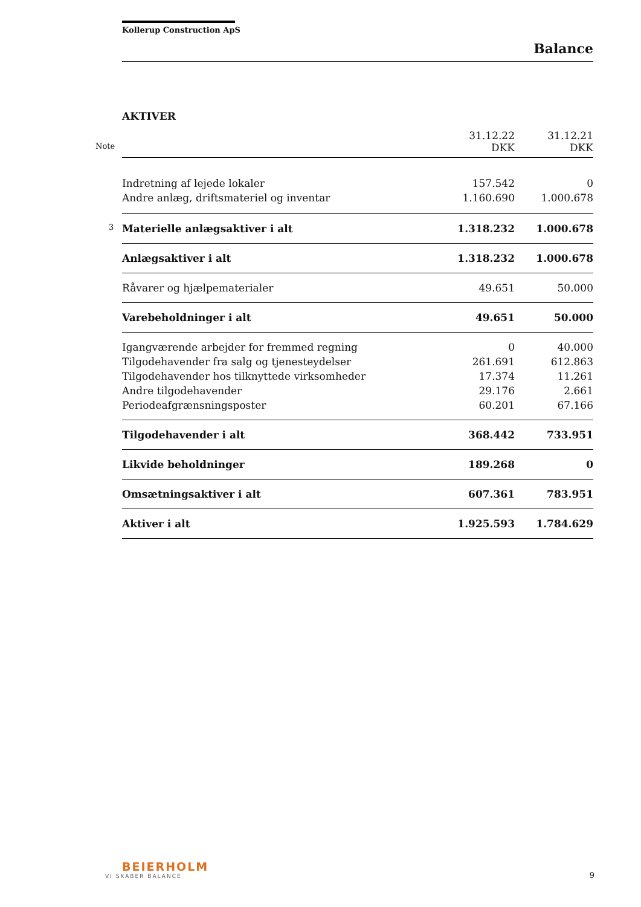Kollerup Construction ApS
Balance
AKTIVER
| Note | 31.12.22 DKK | 31.12.21 DKK |
| Indretning af lejede lokaler | 157.542 | 0 |
| Andre anlæg, driftsmateriel og inventar | 1.160.690 | 1.000.678 |
| 3 Materielle anlægsaktiver i alt | 1.318.232 | 1.000.678 |
| Anlægsaktiver i alt | 1.318.232 | 1.000.678 |
| Råvarer og hjælpematerialer | 49.651 | 50.000 |
| Varebeholdninger i alt | 49.651 | 50.000 |
| Igangværende arbejder for fremmed regning | 0 | 40.000 |
| Tilgodehavender fra salg og tjenesteydelser | 261.691 | 612.863 |
| Tilgodehavender hos tilknyttede virksomheder | 17.374 | 11.261 |
| Andre tilgodehavender | 29.176 | 2.661 |
| Periodeafgrænsningsposter | 60.201 | 67.166 |
| Tilgodehavender i alt | 368.442 | 733.951 |
| Likvide beholdninger | 189.268 | 0 |
| Omsætningsaktiver i alt | 607.361 | 783.951 |
| Aktiver i alt | 1.925.593 | 1.784.629 |
BEIERHOLM
VI SKABER BALANCE
9